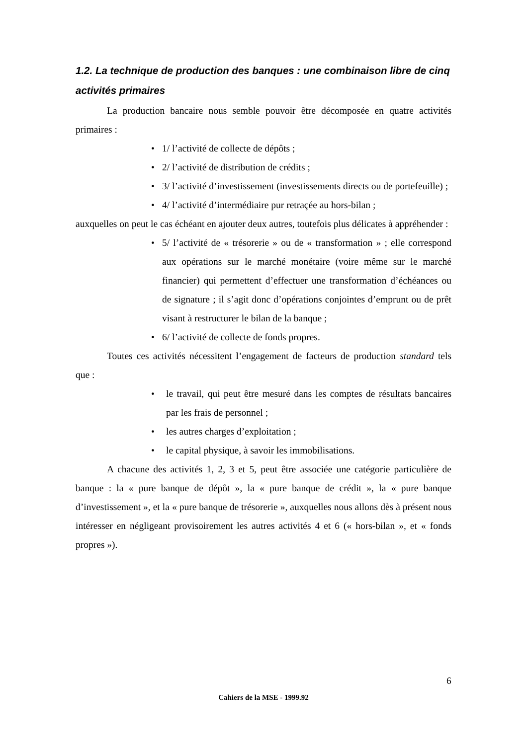1.2. La technique de production des banques : une combinaison libre de cinq activités primaires
La production bancaire nous semble pouvoir être décomposée en quatre activités primaires :
• 1/ l’activité de collecte de dépôts ;
• 2/ l’activité de distribution de crédits ;
• 3/ l’activité d’investissement (investissements directs ou de portefeuille) ;
• 4/ l’activité d’intermédiaire pur retraçée au hors-bilan ;
auxquelles on peut le cas échéant en ajouter deux autres, toutefois plus délicates à appréhender :
• 5/ l’activité de « trésorerie » ou de « transformation » ; elle correspond aux opérations sur le marché monétaire (voire même sur le marché financier) qui permettent d’effectuer une transformation d’échéances ou de signature ; il s’agit donc d’opérations conjointes d’emprunt ou de prêt visant à restructurer le bilan de la banque ;
• 6/ l’activité de collecte de fonds propres.
Toutes ces activités nécessitent l’engagement de facteurs de production standard tels que :
• le travail, qui peut être mesuré dans les comptes de résultats bancaires par les frais de personnel ;
• les autres charges d’exploitation ;
• le capital physique, à savoir les immobilisations.
A chacune des activités 1, 2, 3 et 5, peut être associée une catégorie particulière de banque : la « pure banque de dépôt », la « pure banque de crédit », la « pure banque d’investissement », et la « pure banque de trésorerie », auxquelles nous allons dès à présent nous intéresser en négligeant provisoirement les autres activités 4 et 6 (« hors-bilan », et « fonds propres »).
6
Cahiers de la MSE - 1999.92